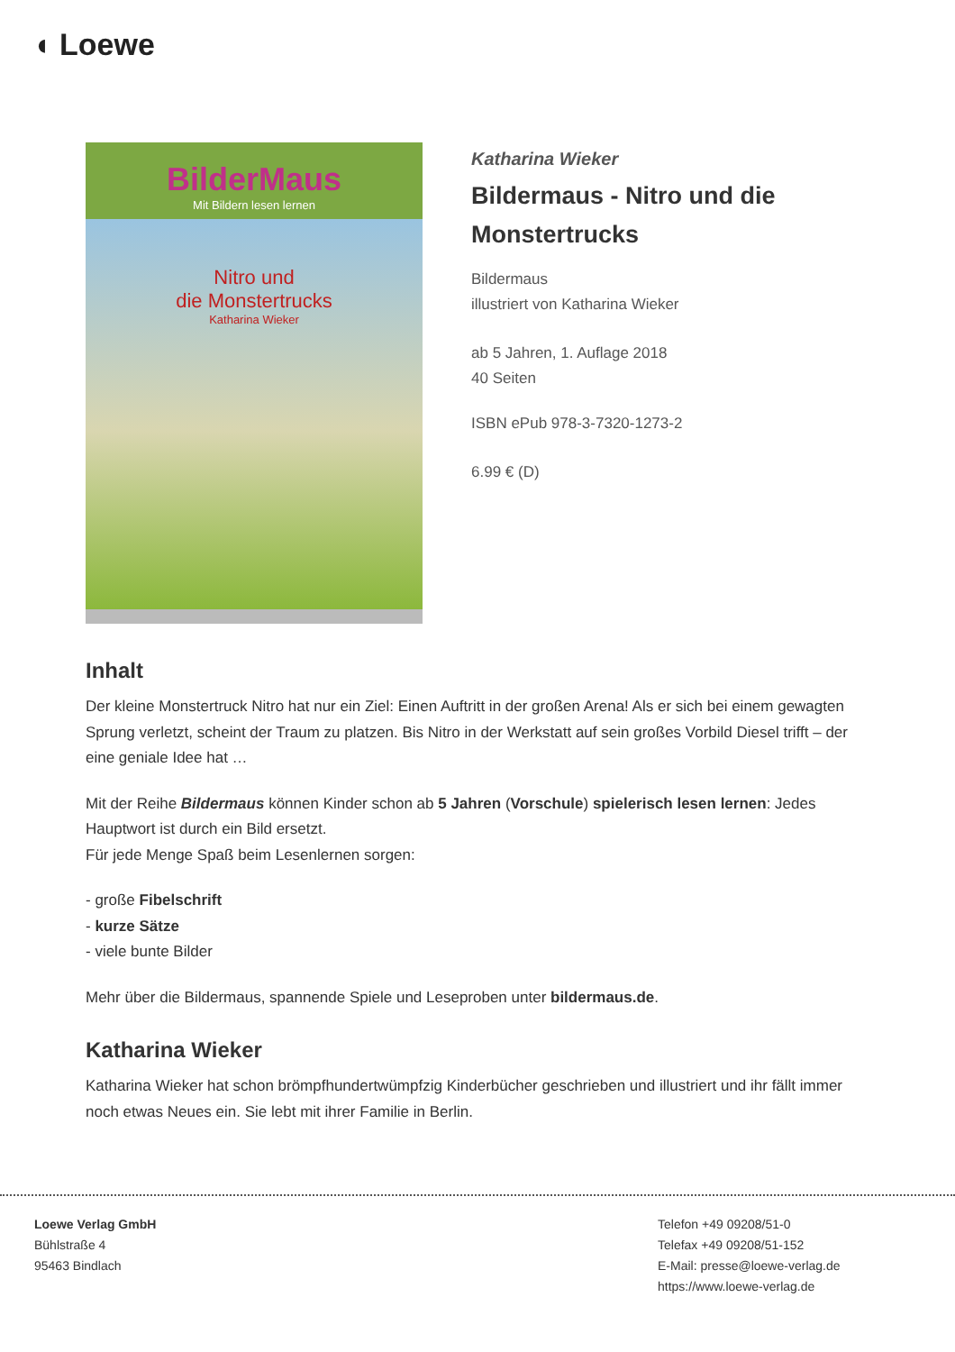◖ Loewe
BilderMaus
Mit Bildern lesen lernen
Nitro und
die Monstertrucks
Katharina Wieker
Katharina Wieker
Bildermaus - Nitro und die Monstertrucks
Bildermaus
illustriert von Katharina Wieker
ab 5 Jahren, 1. Auflage 2018
40 Seiten
ISBN ePub 978-3-7320-1273-2
6.99 € (D)
Inhalt
Der kleine Monstertruck Nitro hat nur ein Ziel: Einen Auftritt in der großen Arena! Als er sich bei einem gewagten Sprung verletzt, scheint der Traum zu platzen. Bis Nitro in der Werkstatt auf sein großes Vorbild Diesel trifft – der eine geniale Idee hat …
Mit der Reihe Bildermaus können Kinder schon ab 5 Jahren (Vorschule) spielerisch lesen lernen: Jedes Hauptwort ist durch ein Bild ersetzt.
Für jede Menge Spaß beim Lesenlernen sorgen:
- große Fibelschrift
- kurze Sätze
- viele bunte Bilder
Mehr über die Bildermaus, spannende Spiele und Leseproben unter bildermaus.de.
Katharina Wieker
Katharina Wieker hat schon brömpfhundertwümpfzig Kinderbücher geschrieben und illustriert und ihr fällt immer noch etwas Neues ein. Sie lebt mit ihrer Familie in Berlin.
Loewe Verlag GmbH
Bühlstraße 4
95463 Bindlach
Telefon +49 09208/51-0
Telefax +49 09208/51-152
E-Mail: presse@loewe-verlag.de
https://www.loewe-verlag.de